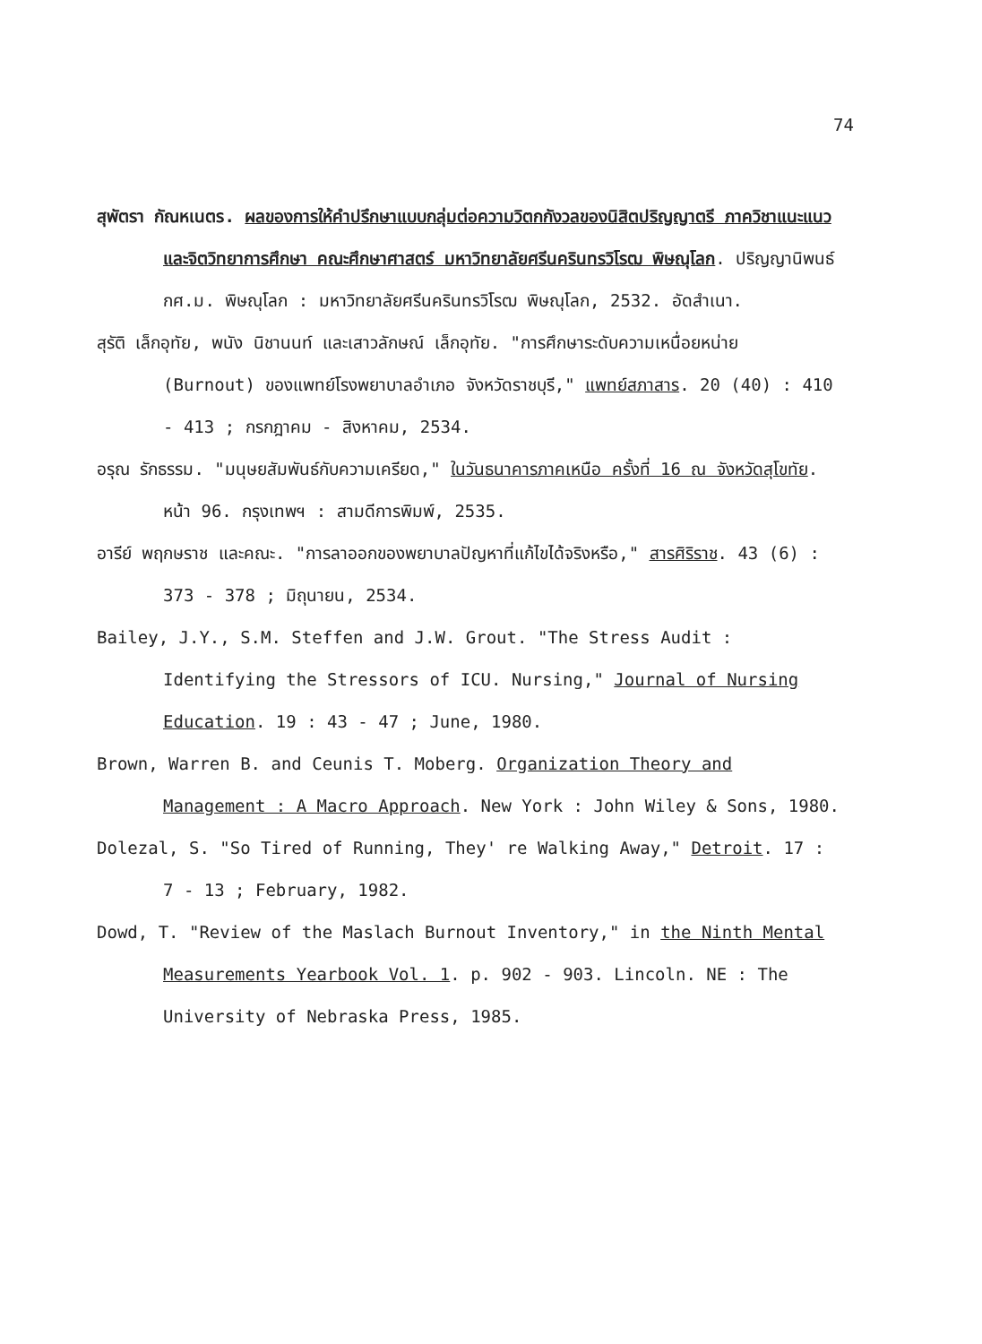74
สุพัตรา กัณหเนตร. ผลของการให้คำปรึกษาแบบกลุ่มต่อความวิตกกังวลของนิสิตปริญญาตรี ภาควิชาแนะแนวและจิตวิทยาการศึกษา คณะศึกษาศาสตร์ มหาวิทยาลัยศรีนครินทรวิโรฒ พิษณุโลก. ปริญญานิพนธ์ กศ.ม. พิษณุโลก : มหาวิทยาลัยศรีนครินทรวิโรฒ พิษณุโลก, 2532. อัดสำเนา.
สุรัติ เล็กอุทัย, พนัง นิชานนท์ และเสาวลักษณ์ เล็กอุทัย. "การศึกษาระดับความเหนื่อยหน่าย (Burnout) ของแพทย์โรงพยาบาลอำเภอ จังหวัดราชบุรี," แพทย์สภาสาร. 20 (40) : 410 - 413 ; กรกฎาคม - สิงหาคม, 2534.
อรุณ รักธรรม. "มนุษยสัมพันธ์กับความเครียด," ในวันธนาคารภาคเหนือ ครั้งที่ 16 ณ จังหวัดสุโขทัย. หน้า 96. กรุงเทพฯ : สามดีการพิมพ์, 2535.
อารีย์ พฤกษราช และคณะ. "การลาออกของพยาบาลปัญหาที่แก้ไขได้จริงหรือ," สารศิริราช. 43 (6) : 373 - 378 ; มิถุนายน, 2534.
Bailey, J.Y., S.M. Steffen and J.W. Grout. "The Stress Audit : Identifying the Stressors of ICU. Nursing," Journal of Nursing Education. 19 : 43 - 47 ; June, 1980.
Brown, Warren B. and Ceunis T. Moberg. Organization Theory and Management : A Macro Approach. New York : John Wiley & Sons, 1980.
Dolezal, S. "So Tired of Running, They' re Walking Away," Detroit. 17 : 7 - 13 ; February, 1982.
Dowd, T. "Review of the Maslach Burnout Inventory," in the Ninth Mental Measurements Yearbook Vol. 1. p. 902 - 903. Lincoln. NE : The University of Nebraska Press, 1985.